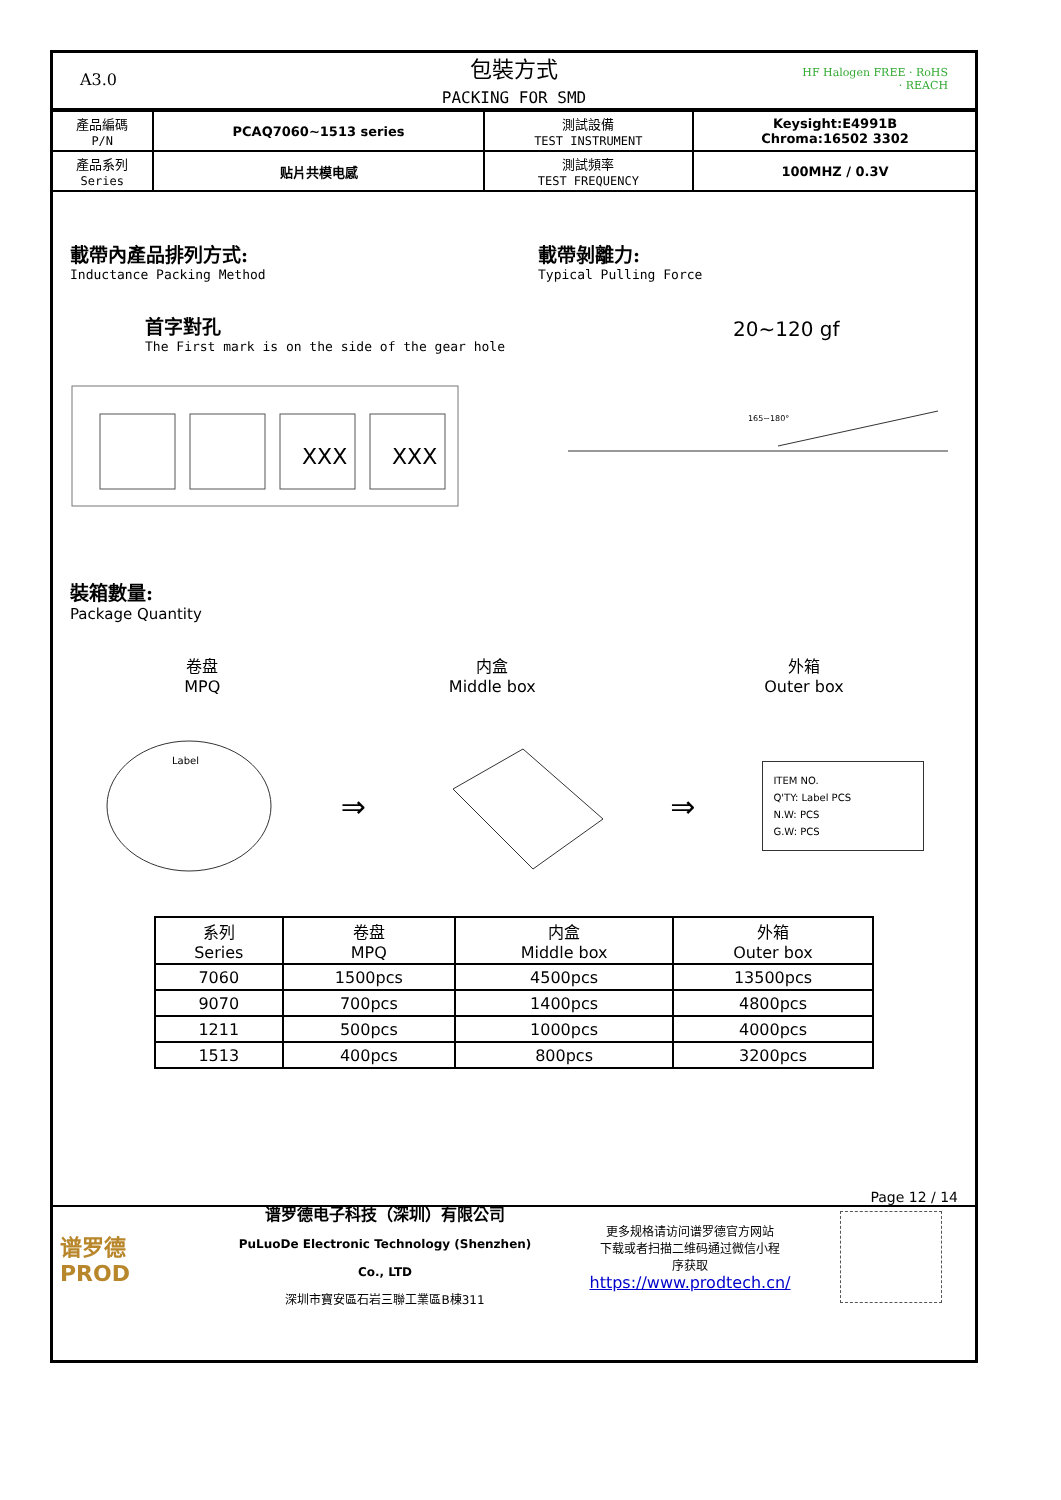A3.0
包裝方式
PACKING FOR SMD
HF Halogen FREE · RoHS · REACH
| 產品編碼 P/N | PCAQ7060~1513 series | 測試設備 TEST INSTRUMENT | Keysight:E4991B Chroma:16502 3302 |
| 產品系列 Series | 贴片共模电感 | 測試頻率 TEST FREQUENCY | 100MHZ / 0.3V |
載帶內產品排列方式:
Inductance Packing Method
首字對孔
The First mark is on the side of the gear hole
XXX
XXX
載帶剝離力:
Typical Pulling Force
20~120 gf
165~180°
裝箱數量:
Package Quantity
卷盘
MPQ
内盒
Middle box
外箱
Outer box
Label
⇒ ⇒
ITEM NO.
Q'TY: Label PCS
N.W: PCS
G.W: PCS
| 系列 Series | 卷盘 MPQ | 内盒 Middle box | 外箱 Outer box |
| --- | --- | --- | --- |
| 7060 | 1500pcs | 4500pcs | 13500pcs |
| 9070 | 700pcs | 1400pcs | 4800pcs |
| 1211 | 500pcs | 1000pcs | 4000pcs |
| 1513 | 400pcs | 800pcs | 3200pcs |
Page 12 / 14
谱罗德
PROD
谱罗德电子科技（深圳）有限公司
PuLuoDe Electronic Technology (Shenzhen) Co., LTD
深圳市寶安區石岩三聯工業區B棟311
更多规格请访问谱罗德官方网站
下载或者扫描二维码通过微信小程
序获取
https://www.prodtech.cn/